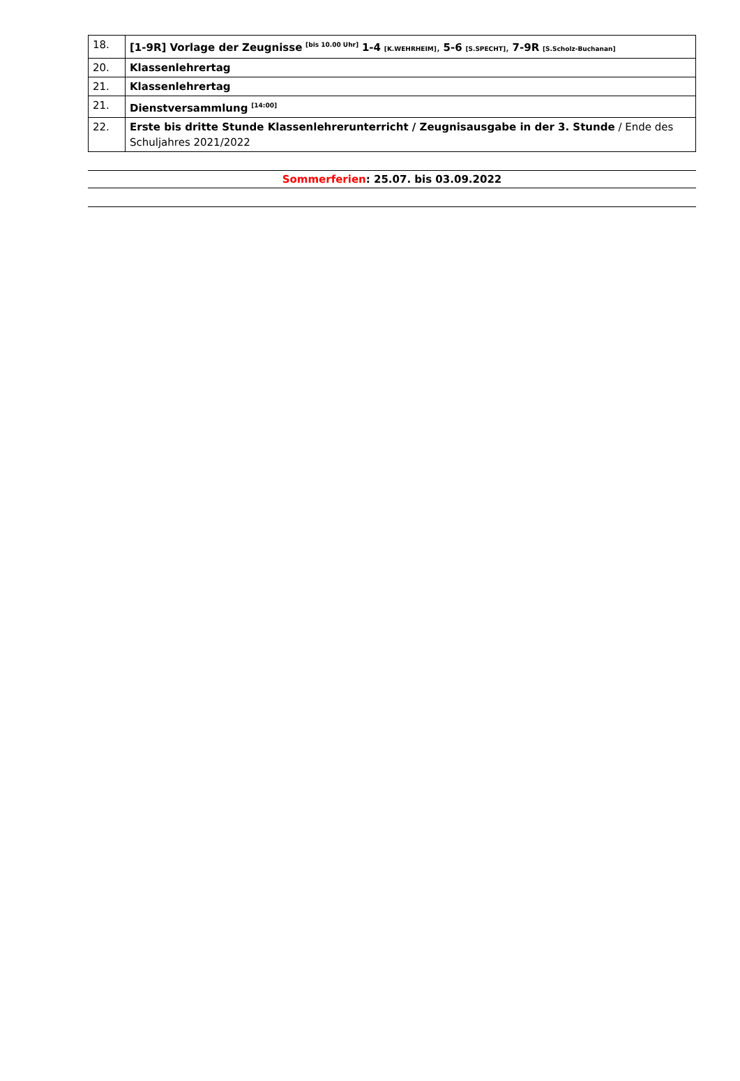| 18. | [1-9R] Vorlage der Zeugnisse <sup>[bis 10.00 Uhr]</sup> 1-4 [K.WEHRHEIM] , 5-6 [S.SPECHT] , 7-9R [S.Scholz-Buchanan] |
| 20. | Klassenlehrertag |
| 21. | Klassenlehrertag |
| 21. | Dienstversammlung <sup>[14:00]</sup> |
| 22. | Erste bis dritte Stunde Klassenlehrerunterricht / Zeugnisausgabe in der 3. Stunde / Ende des Schuljahres 2021/2022 |
Sommerferien: 25.07. bis 03.09.2022